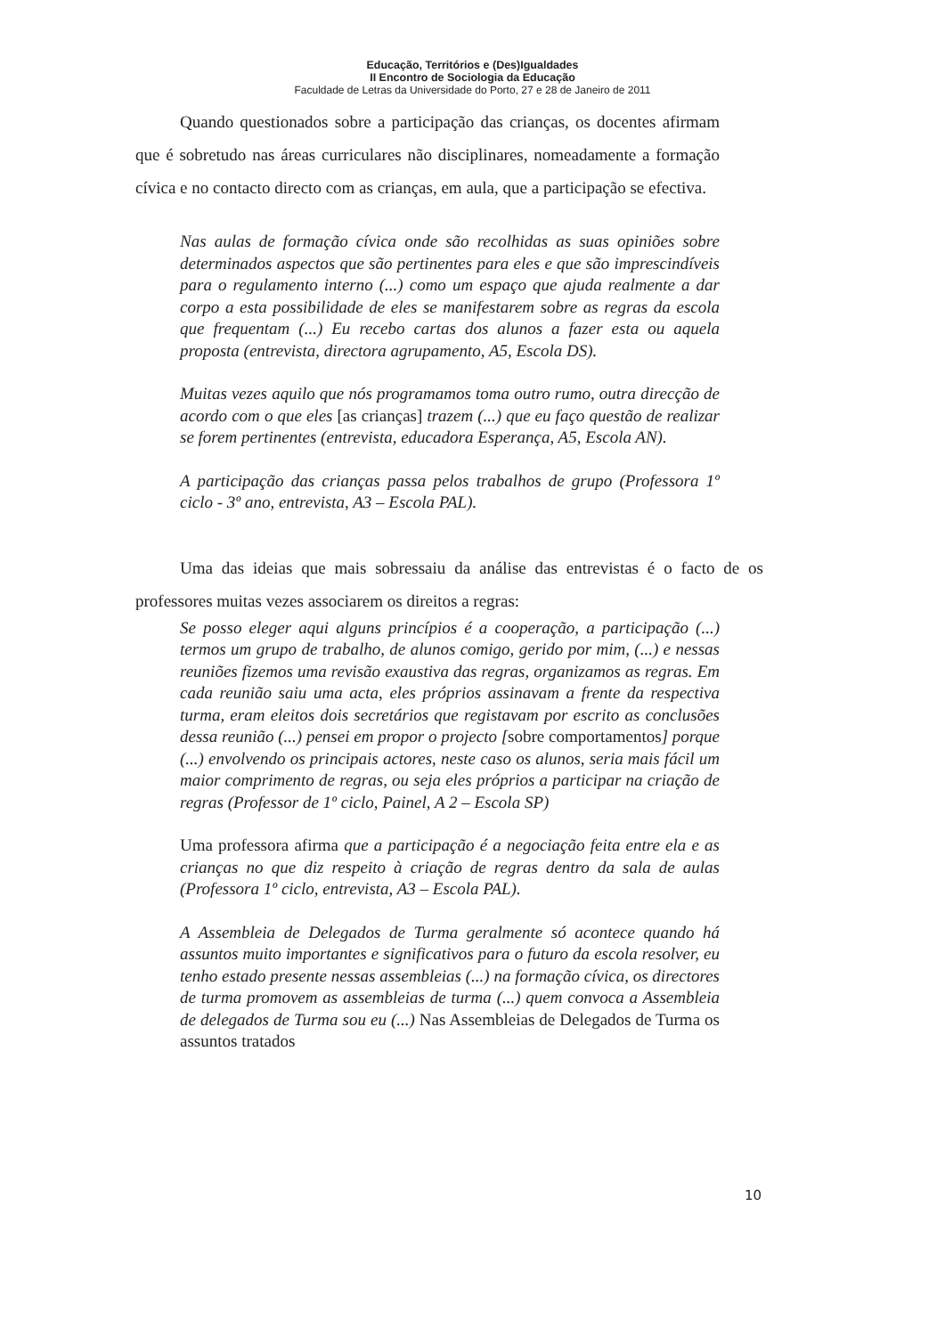Educação, Territórios e (Des)Igualdades
II Encontro de Sociologia da Educação
Faculdade de Letras da Universidade do Porto, 27 e 28 de Janeiro de 2011
Quando questionados sobre a participação das crianças, os docentes afirmam que é sobretudo nas áreas curriculares não disciplinares, nomeadamente a formação cívica e no contacto directo com as crianças, em aula, que a participação se efectiva.
Nas aulas de formação cívica onde são recolhidas as suas opiniões sobre determinados aspectos que são pertinentes para eles e que são imprescindíveis para o regulamento interno (...) como um espaço que ajuda realmente a dar corpo a esta possibilidade de eles se manifestarem sobre as regras da escola que frequentam (...) Eu recebo cartas dos alunos a fazer esta ou aquela proposta (entrevista, directora agrupamento, A5, Escola DS).
Muitas vezes aquilo que nós programamos toma outro rumo, outra direcção de acordo com o que eles [as crianças] trazem (...) que eu faço questão de realizar se forem pertinentes (entrevista, educadora Esperança, A5, Escola AN).
A participação das crianças passa pelos trabalhos de grupo (Professora 1º ciclo - 3º ano, entrevista, A3 – Escola PAL).
Uma das ideias que mais sobressaiu da análise das entrevistas é o facto de os professores muitas vezes associarem os direitos a regras:
Se posso eleger aqui alguns princípios é a cooperação, a participação (...) termos um grupo de trabalho, de alunos comigo, gerido por mim, (...) e nessas reuniões fizemos uma revisão exaustiva das regras, organizamos as regras. Em cada reunião saiu uma acta, eles próprios assinavam a frente da respectiva turma, eram eleitos dois secretários que registavam por escrito as conclusões dessa reunião (...) pensei em propor o projecto [sobre comportamentos] porque (...) envolvendo os principais actores, neste caso os alunos, seria mais fácil um maior comprimento de regras, ou seja eles próprios a participar na criação de regras (Professor de 1º ciclo, Painel, A 2 – Escola SP)
Uma professora afirma que a participação é a negociação feita entre ela e as crianças no que diz respeito à criação de regras dentro da sala de aulas (Professora 1º ciclo, entrevista, A3 – Escola PAL).
A Assembleia de Delegados de Turma geralmente só acontece quando há assuntos muito importantes e significativos para o futuro da escola resolver, eu tenho estado presente nessas assembleias (...) na formação cívica, os directores de turma promovem as assembleias de turma (...) quem convoca a Assembleia de delegados de Turma sou eu (...) Nas Assembleias de Delegados de Turma os assuntos tratados
10